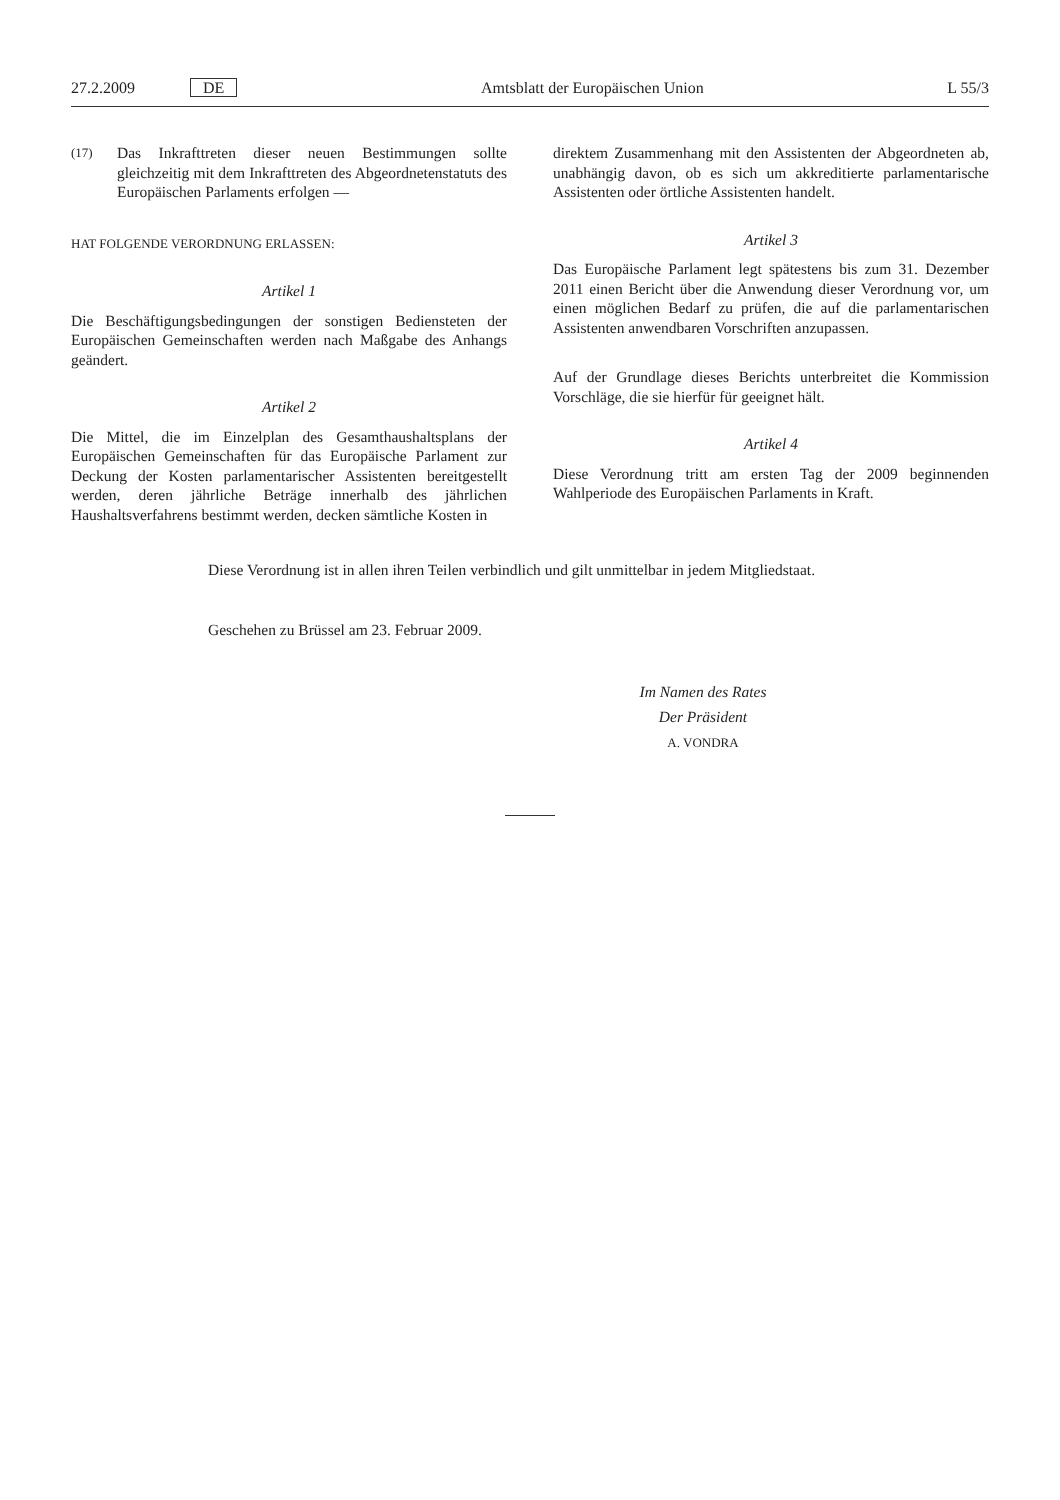27.2.2009 DE
Amtsblatt der Europäischen Union
L 55/3
(17)
Das Inkrafttreten dieser neuen Bestimmungen sollte gleichzeitig mit dem Inkrafttreten des Abgeordnetenstatuts des Europäischen Parlaments erfolgen —
HAT FOLGENDE VERORDNUNG ERLASSEN:
Artikel 1
Die Beschäftigungsbedingungen der sonstigen Bediensteten der Europäischen Gemeinschaften werden nach Maßgabe des Anhangs geändert.
Artikel 2
Die Mittel, die im Einzelplan des Gesamthaushaltsplans der Europäischen Gemeinschaften für das Europäische Parlament zur Deckung der Kosten parlamentarischer Assistenten bereitgestellt werden, deren jährliche Beträge innerhalb des jährlichen Haushaltsverfahrens bestimmt werden, decken sämtliche Kosten in
direktem Zusammenhang mit den Assistenten der Abgeordneten ab, unabhängig davon, ob es sich um akkreditierte parlamentarische Assistenten oder örtliche Assistenten handelt.
Artikel 3
Das Europäische Parlament legt spätestens bis zum 31. Dezember 2011 einen Bericht über die Anwendung dieser Verordnung vor, um einen möglichen Bedarf zu prüfen, die auf die parlamentarischen Assistenten anwendbaren Vorschriften anzupassen.
Auf der Grundlage dieses Berichts unterbreitet die Kommission Vorschläge, die sie hierfür für geeignet hält.
Artikel 4
Diese Verordnung tritt am ersten Tag der 2009 beginnenden Wahlperiode des Europäischen Parlaments in Kraft.
Diese Verordnung ist in allen ihren Teilen verbindlich und gilt unmittelbar in jedem Mitgliedstaat.
Geschehen zu Brüssel am 23. Februar 2009.
Im Namen des Rates
Der Präsident
A. VONDRA